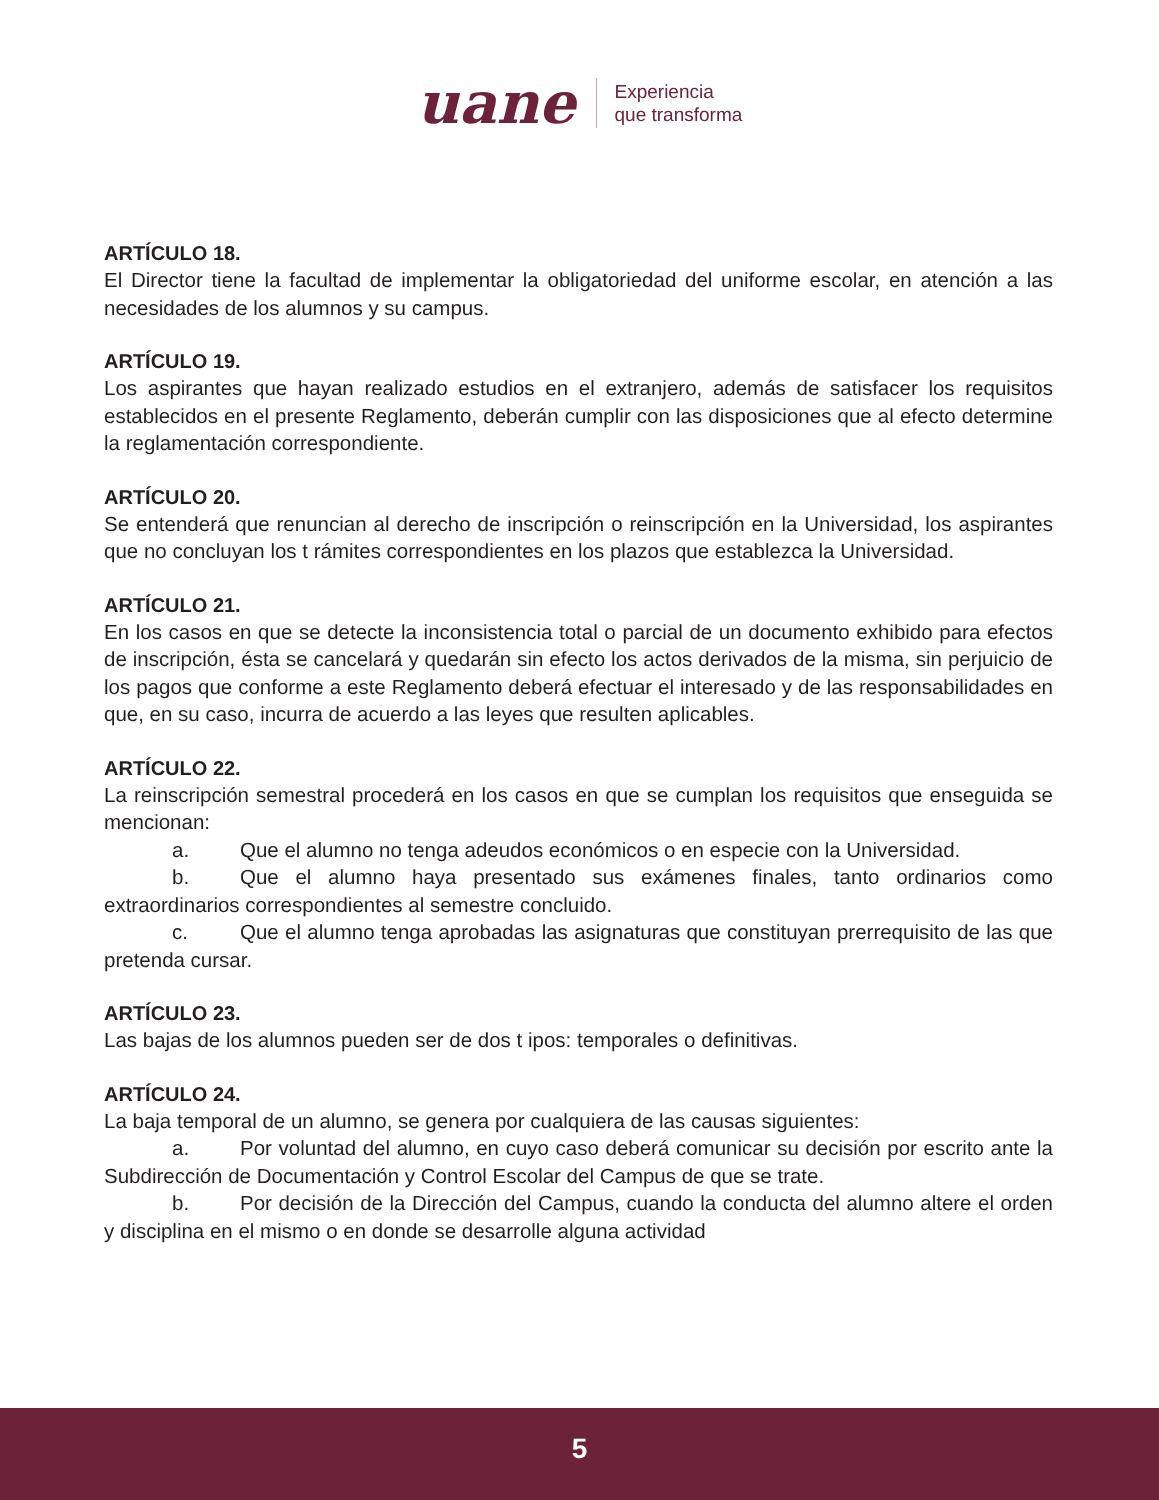uane
Experiencia
que transforma
ARTÍCULO 18.
El Director tiene la facultad de implementar la obligatoriedad del uniforme escolar, en atención a las necesidades de los alumnos y su campus.
ARTÍCULO 19.
Los aspirantes que hayan realizado estudios en el extranjero, además de satisfacer los requisitos establecidos en el presente Reglamento, deberán cumplir con las disposiciones que al efecto determine la reglamentación correspondiente.
ARTÍCULO 20.
Se entenderá que renuncian al derecho de inscripción o reinscripción en la Universidad, los aspirantes que no concluyan los t rámites correspondientes en los plazos que establezca la Universidad.
ARTÍCULO 21.
En los casos en que se detecte la inconsistencia total o parcial de un documento exhibido para efectos de inscripción, ésta se cancelará y quedarán sin efecto los actos derivados de la misma, sin perjuicio de los pagos que conforme a este Reglamento deberá efectuar el interesado y de las responsabilidades en que, en su caso, incurra de acuerdo a las leyes que resulten aplicables.
ARTÍCULO 22.
La reinscripción semestral procederá en los casos en que se cumplan los requisitos que enseguida se mencionan:
a. Que el alumno no tenga adeudos económicos o en especie con la Universidad.
b. Que el alumno haya presentado sus exámenes finales, tanto ordinarios como extraordinarios correspondientes al semestre concluido.
c. Que el alumno tenga aprobadas las asignaturas que constituyan prerrequisito de las que pretenda cursar.
ARTÍCULO 23.
Las bajas de los alumnos pueden ser de dos t ipos: temporales o definitivas.
ARTÍCULO 24.
La baja temporal de un alumno, se genera por cualquiera de las causas siguientes:
a. Por voluntad del alumno, en cuyo caso deberá comunicar su decisión por escrito ante la Subdirección de Documentación y Control Escolar del Campus de que se trate.
b. Por decisión de la Dirección del Campus, cuando la conducta del alumno altere el orden y disciplina en el mismo o en donde se desarrolle alguna actividad
5